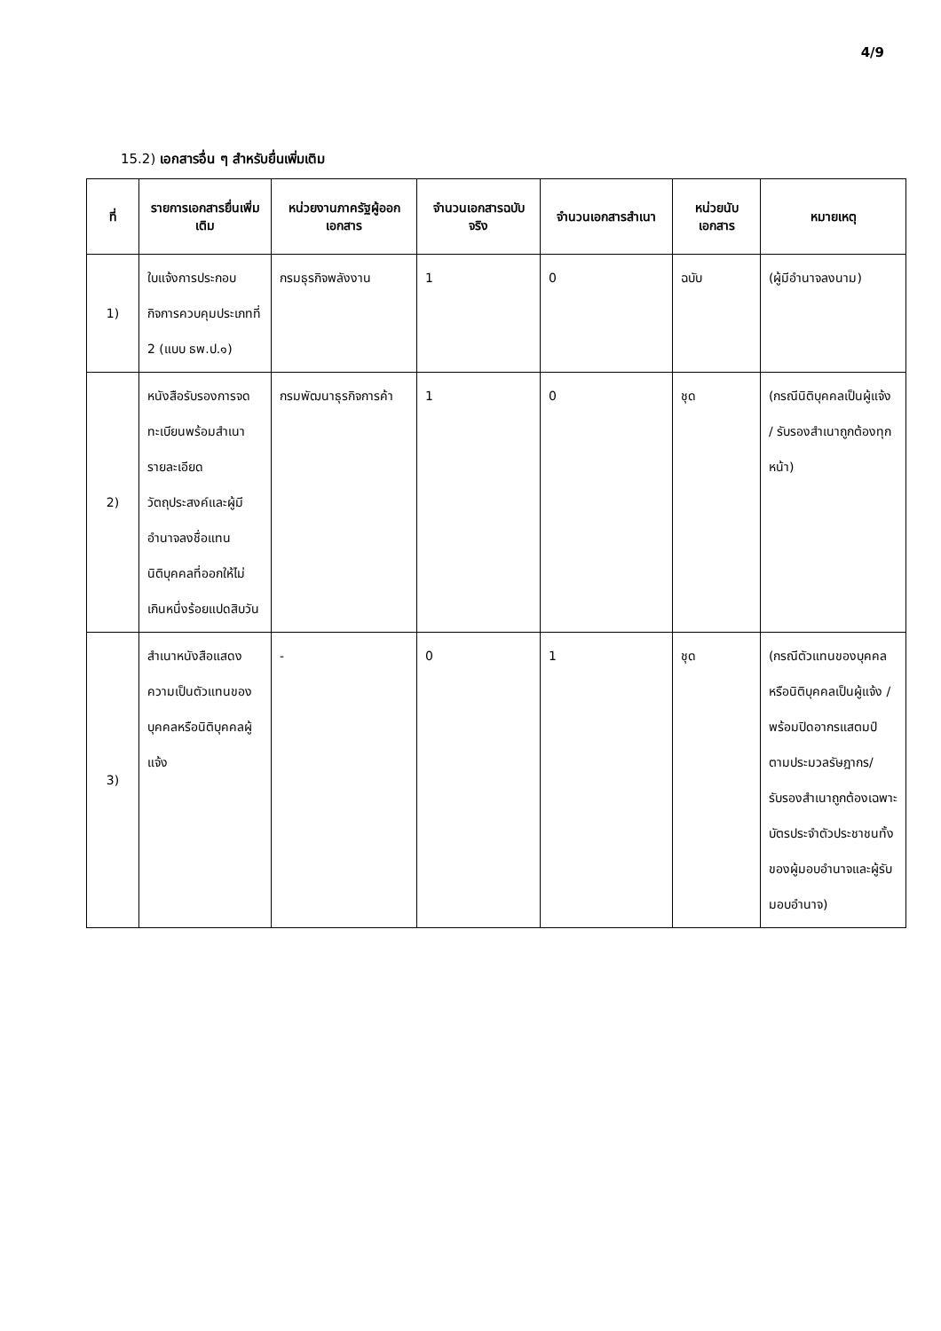4/9
15.2) เอกสารอื่น ๆ สำหรับยื่นเพิ่มเติม
| ที่ | รายการเอกสารยื่นเพิ่มเติม | หน่วยงานภาครัฐผู้ออกเอกสาร | จำนวนเอกสารฉบับจริง | จำนวนเอกสารสำเนา | หน่วยนับเอกสาร | หมายเหตุ |
| --- | --- | --- | --- | --- | --- | --- |
| 1) | ใบแจ้งการประกอบกิจการควบคุมประเภทที่ 2 (แบบ ธพ.ป.๑) | กรมธุรกิจพลังงาน | 1 | 0 | ฉบับ | (ผู้มีอำนาจลงนาม) |
| 2) | หนังสือรับรองการจดทะเบียนพร้อมสำเนารายละเอียดวัตถุประสงค์และผู้มีอำนาจลงชื่อแทนนิติบุคคลที่ออกให้ไม่เกินหนึ่งร้อยแปดสิบวัน | กรมพัฒนาธุรกิจการค้า | 1 | 0 | ชุด | (กรณีนิติบุคคลเป็นผู้แจ้ง / รับรองสำเนาถูกต้องทุกหน้า) |
| 3) | สำเนาหนังสือแสดงความเป็นตัวแทนของบุคคลหรือนิติบุคคลผู้แจ้ง | - | 0 | 1 | ชุด | (กรณีตัวแทนของบุคคลหรือนิติบุคคลเป็นผู้แจ้ง / พร้อมปิดอากรแสตมป์ตามประมวลรัษฎากร/รับรองสำเนาถูกต้องเฉพาะบัตรประจำตัวประชาชนทั้งของผู้มอบอำนาจและผู้รับมอบอำนาจ) |